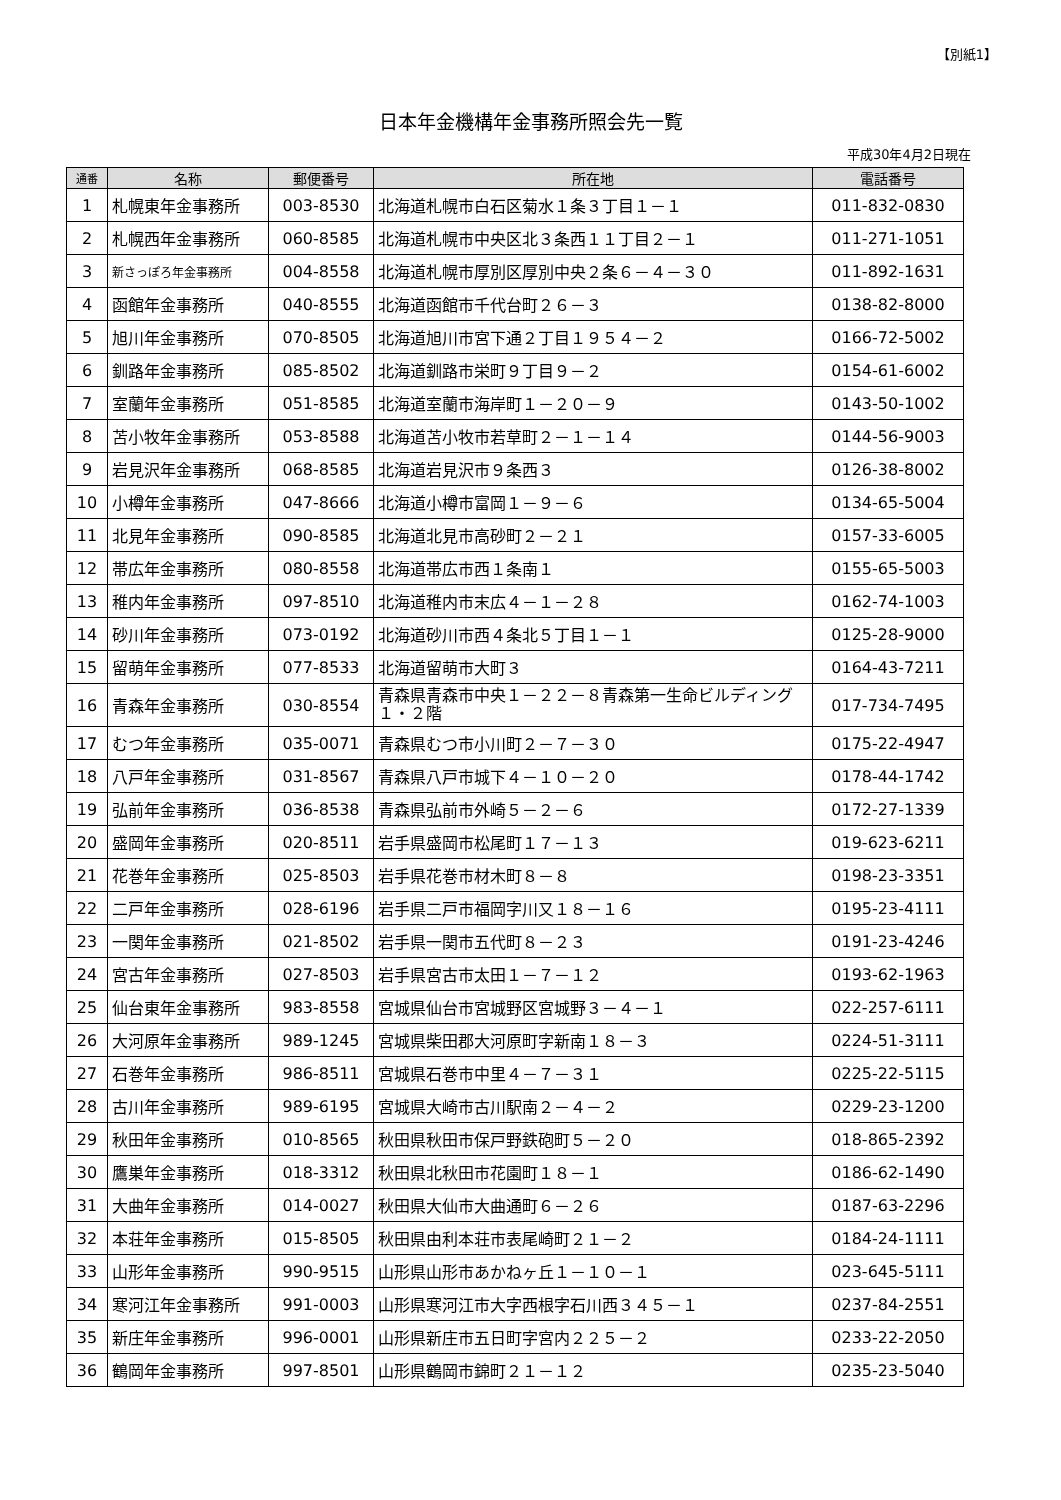【別紙1】
日本年金機構年金事務所照会先一覧
平成30年4月2日現在
| 通番 | 名称 | 郵便番号 | 所在地 | 電話番号 |
| --- | --- | --- | --- | --- |
| 1 | 札幌東年金事務所 | 003-8530 | 北海道札幌市白石区菊水１条３丁目１－１ | 011-832-0830 |
| 2 | 札幌西年金事務所 | 060-8585 | 北海道札幌市中央区北３条西１１丁目２－１ | 011-271-1051 |
| 3 | 新さっぽろ年金事務所 | 004-8558 | 北海道札幌市厚別区厚別中央２条６－４－３０ | 011-892-1631 |
| 4 | 函館年金事務所 | 040-8555 | 北海道函館市千代台町２６－３ | 0138-82-8000 |
| 5 | 旭川年金事務所 | 070-8505 | 北海道旭川市宮下通２丁目１９５４－２ | 0166-72-5002 |
| 6 | 釧路年金事務所 | 085-8502 | 北海道釧路市栄町９丁目９－２ | 0154-61-6002 |
| 7 | 室蘭年金事務所 | 051-8585 | 北海道室蘭市海岸町１－２０－９ | 0143-50-1002 |
| 8 | 苫小牧年金事務所 | 053-8588 | 北海道苫小牧市若草町２－１－１４ | 0144-56-9003 |
| 9 | 岩見沢年金事務所 | 068-8585 | 北海道岩見沢市９条西３ | 0126-38-8002 |
| 10 | 小樽年金事務所 | 047-8666 | 北海道小樽市富岡１－９－６ | 0134-65-5004 |
| 11 | 北見年金事務所 | 090-8585 | 北海道北見市高砂町２－２１ | 0157-33-6005 |
| 12 | 帯広年金事務所 | 080-8558 | 北海道帯広市西１条南１ | 0155-65-5003 |
| 13 | 稚内年金事務所 | 097-8510 | 北海道稚内市末広４－１－２８ | 0162-74-1003 |
| 14 | 砂川年金事務所 | 073-0192 | 北海道砂川市西４条北５丁目１－１ | 0125-28-9000 |
| 15 | 留萌年金事務所 | 077-8533 | 北海道留萌市大町３ | 0164-43-7211 |
| 16 | 青森年金事務所 | 030-8554 | 青森県青森市中央１－２２－８青森第一生命ビルディング１・２階 | 017-734-7495 |
| 17 | むつ年金事務所 | 035-0071 | 青森県むつ市小川町２－７－３０ | 0175-22-4947 |
| 18 | 八戸年金事務所 | 031-8567 | 青森県八戸市城下４－１０－２０ | 0178-44-1742 |
| 19 | 弘前年金事務所 | 036-8538 | 青森県弘前市外崎５－２－６ | 0172-27-1339 |
| 20 | 盛岡年金事務所 | 020-8511 | 岩手県盛岡市松尾町１７－１３ | 019-623-6211 |
| 21 | 花巻年金事務所 | 025-8503 | 岩手県花巻市材木町８－８ | 0198-23-3351 |
| 22 | 二戸年金事務所 | 028-6196 | 岩手県二戸市福岡字川又１８－１６ | 0195-23-4111 |
| 23 | 一関年金事務所 | 021-8502 | 岩手県一関市五代町８－２３ | 0191-23-4246 |
| 24 | 宮古年金事務所 | 027-8503 | 岩手県宮古市太田１－７－１２ | 0193-62-1963 |
| 25 | 仙台東年金事務所 | 983-8558 | 宮城県仙台市宮城野区宮城野３－４－１ | 022-257-6111 |
| 26 | 大河原年金事務所 | 989-1245 | 宮城県柴田郡大河原町字新南１８－３ | 0224-51-3111 |
| 27 | 石巻年金事務所 | 986-8511 | 宮城県石巻市中里４－７－３１ | 0225-22-5115 |
| 28 | 古川年金事務所 | 989-6195 | 宮城県大崎市古川駅南２－４－２ | 0229-23-1200 |
| 29 | 秋田年金事務所 | 010-8565 | 秋田県秋田市保戸野鉄砲町５－２０ | 018-865-2392 |
| 30 | 鷹巣年金事務所 | 018-3312 | 秋田県北秋田市花園町１８－１ | 0186-62-1490 |
| 31 | 大曲年金事務所 | 014-0027 | 秋田県大仙市大曲通町６－２６ | 0187-63-2296 |
| 32 | 本荘年金事務所 | 015-8505 | 秋田県由利本荘市表尾崎町２１－２ | 0184-24-1111 |
| 33 | 山形年金事務所 | 990-9515 | 山形県山形市あかねヶ丘１－１０－１ | 023-645-5111 |
| 34 | 寒河江年金事務所 | 991-0003 | 山形県寒河江市大字西根字石川西３４５－１ | 0237-84-2551 |
| 35 | 新庄年金事務所 | 996-0001 | 山形県新庄市五日町字宮内２２５－２ | 0233-22-2050 |
| 36 | 鶴岡年金事務所 | 997-8501 | 山形県鶴岡市錦町２１－１２ | 0235-23-5040 |